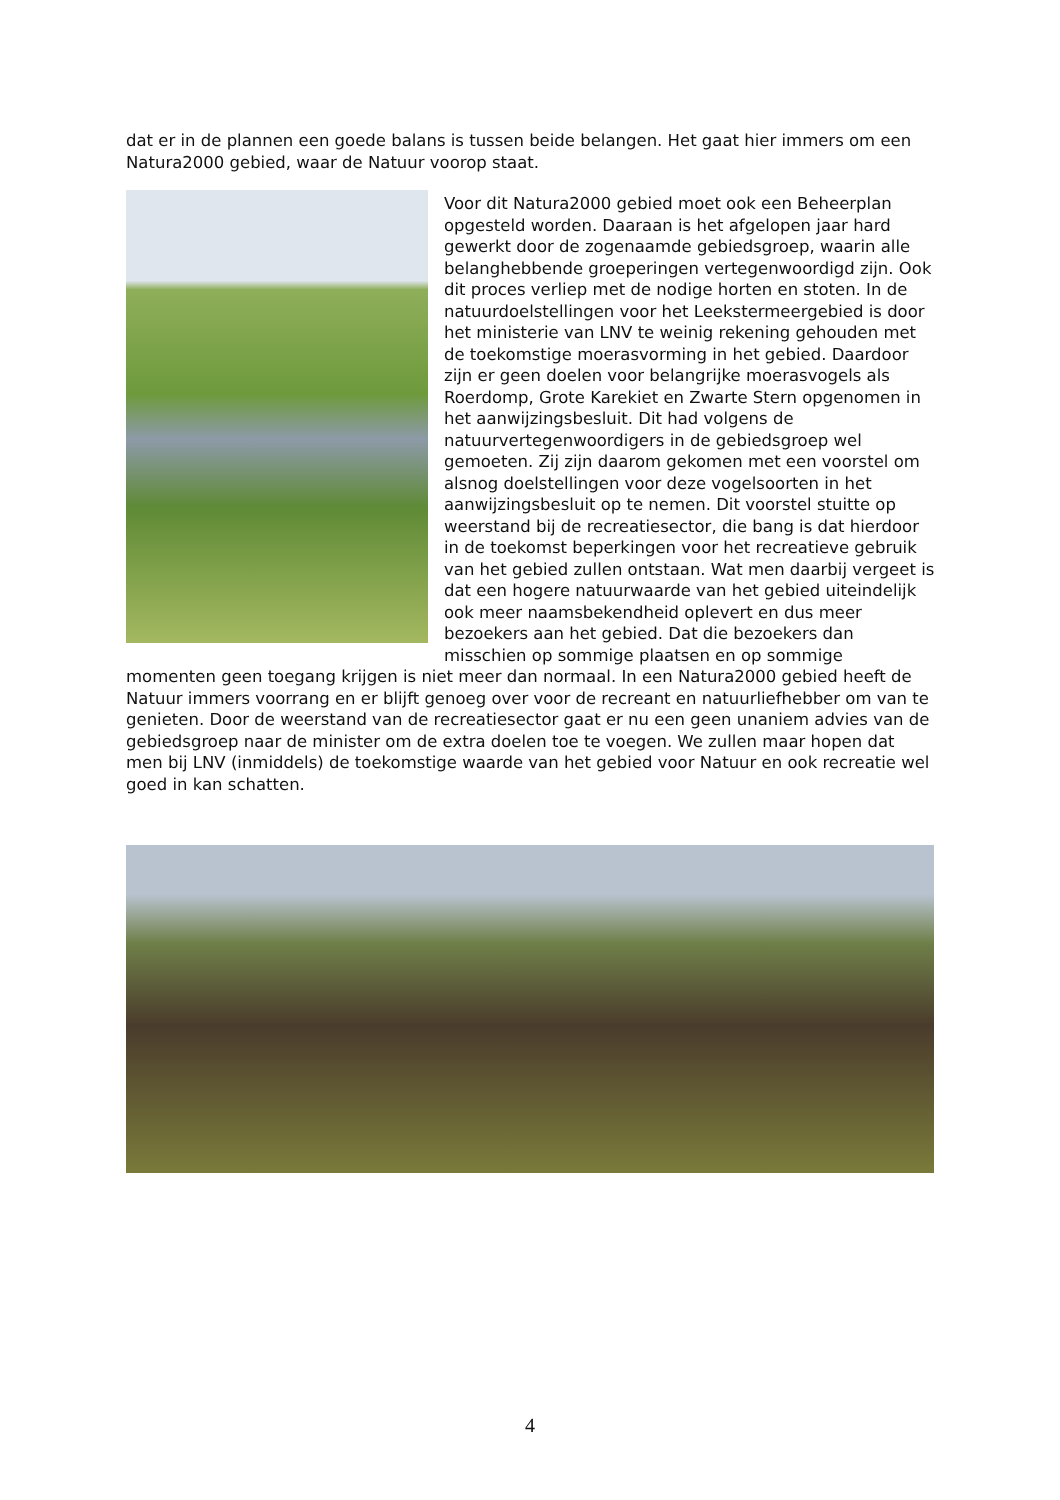dat er in de plannen een goede balans is tussen beide belangen. Het gaat hier immers om een Natura2000 gebied, waar de Natuur voorop staat.
Voor dit Natura2000 gebied moet ook een Beheerplan opgesteld worden. Daaraan is het afgelopen jaar hard gewerkt door de zogenaamde gebiedsgroep, waarin alle belanghebbende groeperingen vertegenwoordigd zijn. Ook dit proces verliep met de nodige horten en stoten. In de natuurdoelstellingen voor het Leekstermeergebied is door het ministerie van LNV te weinig rekening gehouden met de toekomstige moerasvorming in het gebied. Daardoor zijn er geen doelen voor belangrijke moerasvogels als Roerdomp, Grote Karekiet en Zwarte Stern opgenomen in het aanwijzingsbesluit. Dit had volgens de natuurvertegenwoordigers in de gebiedsgroep wel gemoeten. Zij zijn daarom gekomen met een voorstel om alsnog doelstellingen voor deze vogelsoorten in het aanwijzingsbesluit op te nemen. Dit voorstel stuitte op weerstand bij de recreatiesector, die bang is dat hierdoor in de toekomst beperkingen voor het recreatieve gebruik van het gebied zullen ontstaan. Wat men daarbij vergeet is dat een hogere natuurwaarde van het gebied uiteindelijk ook meer naamsbekendheid oplevert en dus meer bezoekers aan het gebied. Dat die bezoekers dan misschien op sommige plaatsen en op sommige momenten geen toegang krijgen is niet meer dan normaal. In een Natura2000 gebied heeft de Natuur immers voorrang en er blijft genoeg over voor de recreant en natuurliefhebber om van te genieten. Door de weerstand van de recreatiesector gaat er nu een geen unaniem advies van de gebiedsgroep naar de minister om de extra doelen toe te voegen. We zullen maar hopen dat men bij LNV (inmiddels) de toekomstige waarde van het gebied voor Natuur en ook recreatie wel goed in kan schatten.
4